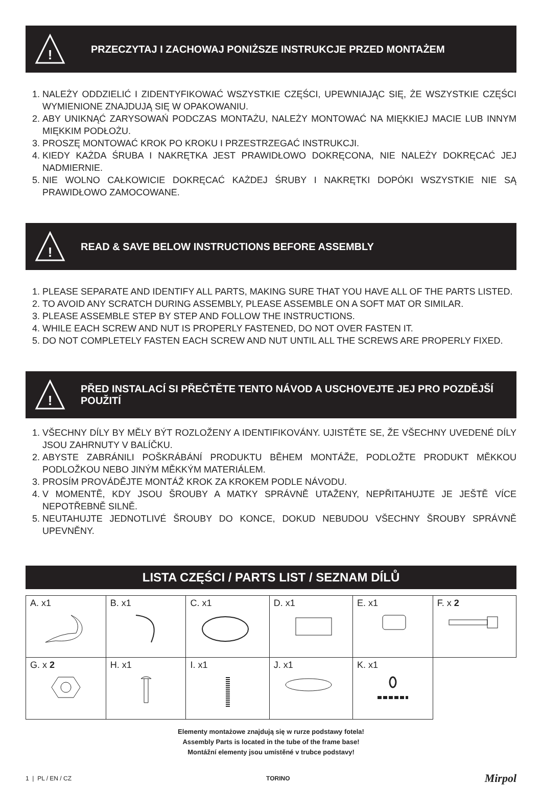!
PRZECZYTAJ I ZACHOWAJ PONIŻSZE INSTRUKCJE PRZED MONTAŻEM
1. NALEŻY ODDZIELIĆ I ZIDENTYFIKOWAĆ WSZYSTKIE CZĘŚCI, UPEWNIAJĄC SIĘ, ŻE WSZYSTKIE CZĘŚCI WYMIENIONE ZNAJDUJĄ SIĘ W OPAKOWANIU.
2. ABY UNIKNĄĆ ZARYSOWAŃ PODCZAS MONTAŻU, NALEŻY MONTOWAĆ NA MIĘKKIEJ MACIE LUB INNYM MIĘKKIM PODŁOŻU.
3. PROSZĘ MONTOWAĆ KROK PO KROKU I PRZESTRZEGAĆ INSTRUKCJI.
4. KIEDY KAŻDA ŚRUBA I NAKRĘTKA JEST PRAWIDŁOWO DOKRĘCONA, NIE NALEŻY DOKRĘCAĆ JEJ NADMIERNIE.
5. NIE WOLNO CAŁKOWICIE DOKRĘCAĆ KAŻDEJ ŚRUBY I NAKRĘTKI DOPÓKI WSZYSTKIE NIE SĄ PRAWIDŁOWO ZAMOCOWANE.
!
READ & SAVE BELOW INSTRUCTIONS BEFORE ASSEMBLY
1. PLEASE SEPARATE AND IDENTIFY ALL PARTS, MAKING SURE THAT YOU HAVE ALL OF THE PARTS LISTED.
2. TO AVOID ANY SCRATCH DURING ASSEMBLY, PLEASE ASSEMBLE ON A SOFT MAT OR SIMILAR.
3. PLEASE ASSEMBLE STEP BY STEP AND FOLLOW THE INSTRUCTIONS.
4. WHILE EACH SCREW AND NUT IS PROPERLY FASTENED, DO NOT OVER FASTEN IT.
5. DO NOT COMPLETELY FASTEN EACH SCREW AND NUT UNTIL ALL THE SCREWS ARE PROPERLY FIXED.
!
PŘED INSTALACÍ SI PŘEČTĚTE TENTO NÁVOD A USCHOVEJTE JEJ PRO POZDĚJŠÍ POUŽITÍ
1. VŠECHNY DÍLY BY MĚLY BÝT ROZLOŽENY A IDENTIFIKOVÁNY. UJISTĚTE SE, ŽE VŠECHNY UVEDENÉ DÍLY JSOU ZAHRNUTY V BALÍČKU.
2. ABYSTE ZABRÁNILI POŠKRÁBÁNÍ PRODUKTU BĚHEM MONTÁŽE, PODLOŽTE PRODUKT MĚKKOU PODLOŽKOU NEBO JINÝM MĚKKÝM MATERIÁLEM.
3. PROSÍM PROVÁDĚJTE MONTÁŽ KROK ZA KROKEM PODLE NÁVODU.
4. V MOMENTĚ, KDY JSOU ŠROUBY A MATKY SPRÁVNĚ UTAŽENY, NEPŘITAHUJTE JE JEŠTĚ VÍCE NEPOTŘEBNĚ SILNĚ.
5. NEUTAHUJTE JEDNOTLIVÉ ŠROUBY DO KONCE, DOKUD NEBUDOU VŠECHNY ŠROUBY SPRÁVNĚ UPEVNĚNY.
LISTA CZĘŚCI / PARTS LIST / SEZNAM DÍLŮ
| A. x1 | B. x1 | C. x1 | D. x1 | E. x1 | F. x 2 |
| G. x 2 | H. x1 | I. x1 | J. x1 | K. x1 | |
Elementy montażowe znajdują się w rurze podstawy fotela!
Assembly Parts is located in the tube of the frame base!
Montážní elementy jsou umístěné v trubce podstavy!
1 | PL / EN / CZ TORINO Mirpol